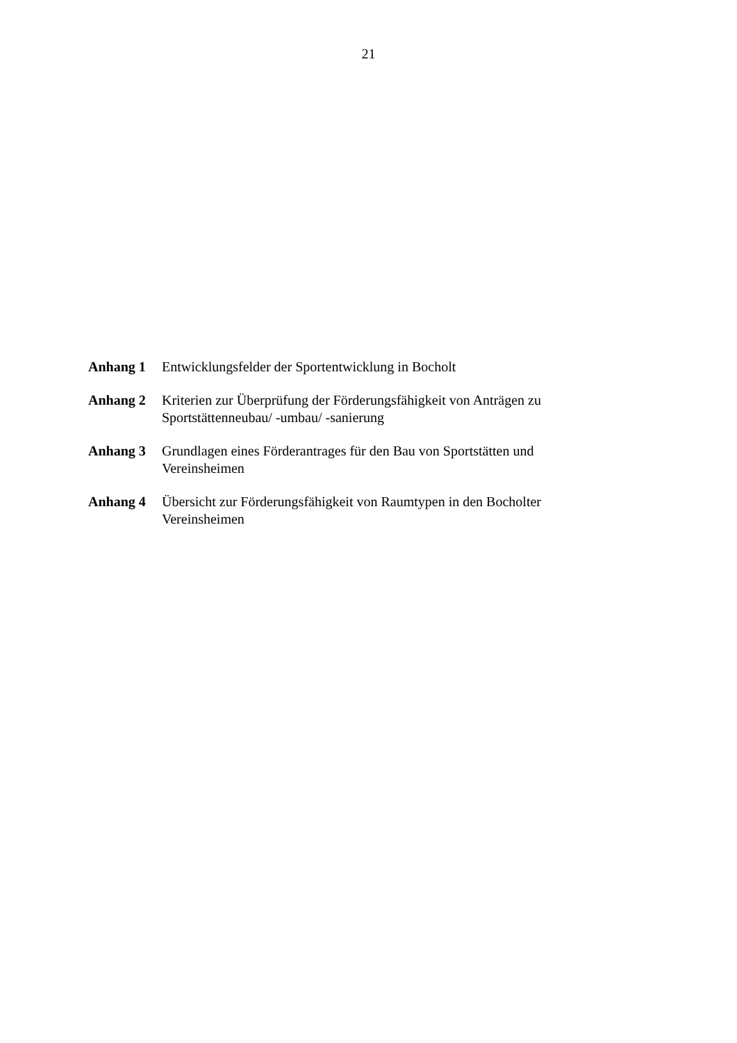21
Anhang 1 Entwicklungsfelder der Sportentwicklung in Bocholt
Anhang 2 Kriterien zur Überprüfung der Förderungsfähigkeit von Anträgen zu Sportstättenneubau/ -umbau/ -sanierung
Anhang 3 Grundlagen eines Förderantrages für den Bau von Sportstätten und Vereinsheimen
Anhang 4 Übersicht zur Förderungsfähigkeit von Raumtypen in den Bocholter Vereinsheimen